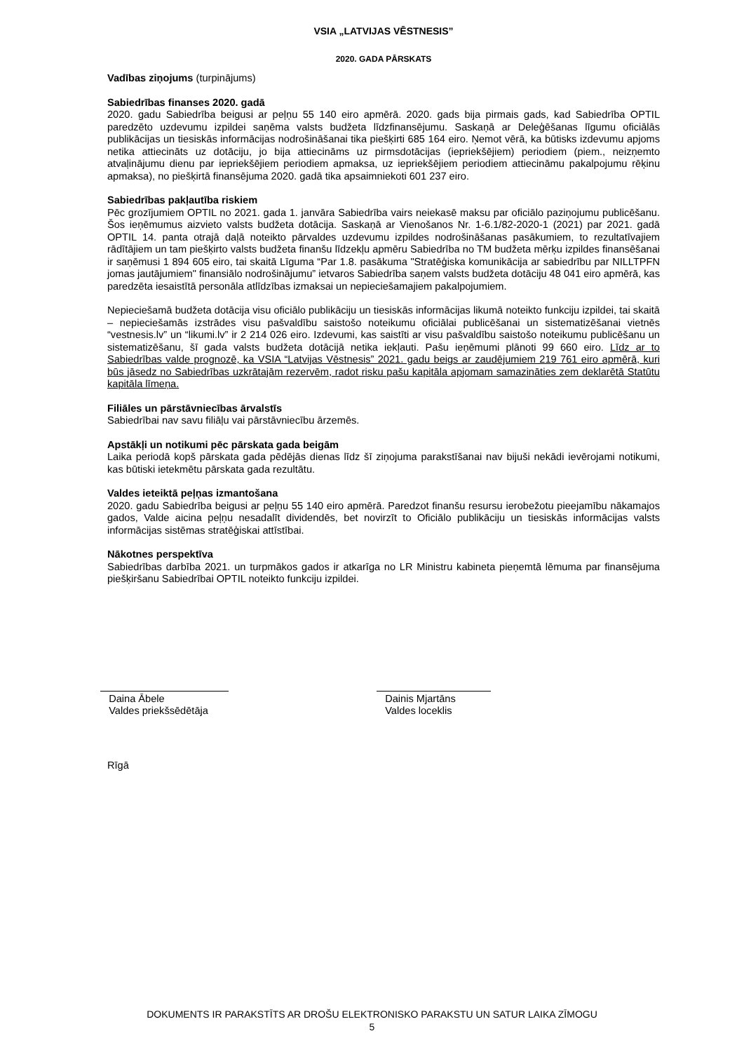VSIA „LATVIJAS VĒSTNESIS”
2020. GADA PĀRSKATS
Vadības ziņojums (turpinājums)
Sabiedrības finanses 2020. gadā
2020. gadu Sabiedrība beigusi ar peļņu 55 140 eiro apmērā. 2020. gads bija pirmais gads, kad Sabiedrība OPTIL paredzēto uzdevumu izpildei saņēma valsts budžeta līdzfinansējumu. Saskaņā ar Deleģēšanas līgumu oficiālās publikācijas un tiesiskās informācijas nodrošināšanai tika piešķirti 685 164 eiro. Ņemot vērā, ka būtisks izdevumu apjoms netika attiecināts uz dotāciju, jo bija attiecināms uz pirmsdotācijas (iepriekšējiem) periodiem (piem., neizņemto atvaļinājumu dienu par iepriekšējiem periodiem apmaksa, uz iepriekšējiem periodiem attiecināmu pakalpojumu rēķinu apmaksa), no piešķirtā finansējuma 2020. gadā tika apsaimniekoti 601 237 eiro.
Sabiedrības pakļautība riskiem
Pēc grozījumiem OPTIL no 2021. gada 1. janvāra Sabiedrība vairs neiekasē maksu par oficiālo paziņojumu publicēšanu. Šos ieņēmumus aizvieto valsts budžeta dotācija. Saskaņā ar Vienošanos Nr. 1-6.1/82-2020-1 (2021) par 2021. gadā OPTIL 14. panta otrajā daļā noteikto pārvaldes uzdevumu izpildes nodrošināšanas pasākumiem, to rezultatīvajiem rādītājiem un tam piešķirto valsts budžeta finanšu līdzekļu apmēru Sabiedrība no TM budžeta mērķu izpildes finansēšanai ir saņēmusi 1 894 605 eiro, tai skaitā Līguma “Par 1.8. pasākuma "Stratēģiska komunikācija ar sabiedrību par NILLTPFN jomas jautājumiem" finansiālo nodrošinājumu” ietvaros Sabiedrība saņem valsts budžeta dotāciju 48 041 eiro apmērā, kas paredzēta iesaistītā personāla atlīdzības izmaksai un nepieciešamajiem pakalpojumiem.
Nepieciešamā budžeta dotācija visu oficiālo publikāciju un tiesiskās informācijas likumā noteikto funkciju izpildei, tai skaitā – nepieciešamās izstrādes visu pašvaldību saistošo noteikumu oficiālai publicēšanai un sistematizēšanai vietnēs “vestnesis.lv” un “likumi.lv” ir 2 214 026 eiro. Izdevumi, kas saistīti ar visu pašvaldību saistošo noteikumu publicēšanu un sistematizēšanu, šī gada valsts budžeta dotācijā netika iekļauti. Pašu ieņēmumi plānoti 99 660 eiro. Līdz ar to Sabiedrības valde prognozē, ka VSIA “Latvijas Vēstnesis” 2021. gadu beigs ar zaudējumiem 219 761 eiro apmērā, kuri būs jāsedz no Sabiedrības uzkrātajām rezervēm, radot risku pašu kapitāla apjomam samazināties zem deklarētā Statūtu kapitāla līmeņa.
Filiāles un pārstāvniecības ārvalstīs
Sabiedrībai nav savu filiāļu vai pārstāvniecību ārzemēs.
Apstākļi un notikumi pēc pārskata gada beigām
Laika periodā kopš pārskata gada pēdējās dienas līdz šī ziņojuma parakstīšanai nav bijuši nekādi ievērojami notikumi, kas būtiski ietekmētu pārskata gada rezultātu.
Valdes ieteiktā peļņas izmantošana
2020. gadu Sabiedrība beigusi ar peļņu 55 140 eiro apmērā. Paredzot finanšu resursu ierobežotu pieejamību nākamajos gados, Valde aicina peļņu nesadalīt dividendēs, bet novirzīt to Oficiālo publikāciju un tiesiskās informācijas valsts informācijas sistēmas stratēģiskai attīstībai.
Nākotnes perspektīva
Sabiedrības darbība 2021. un turpmākos gados ir atkarīga no LR Ministru kabineta pieņemtā lēmuma par finansējuma piešķiršanu Sabiedrībai OPTIL noteikto funkciju izpildei.
Daina Ābele
Valdes priekšsēdētāja
Dainis Mjartāns
Valdes loceklis
Rīgā
DOKUMENTS IR PARAKSTĪTS AR DROŠU ELEKTRONISKO PARAKSTU UN SATUR LAIKA ZĪMOGU
5